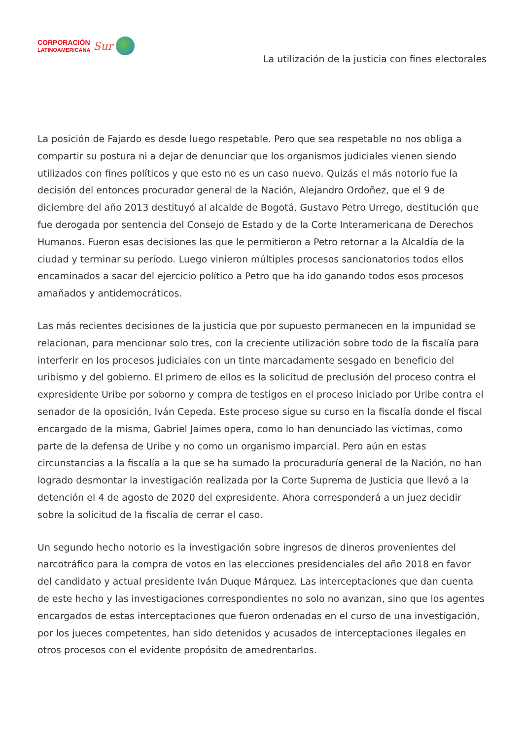CORPORACIÓN
LATINOAMERICANA
Sur
La utilización de la justicia con fines electorales
La posición de Fajardo es desde luego respetable. Pero que sea respetable no nos obliga a compartir su postura ni a dejar de denunciar que los organismos judiciales vienen siendo utilizados con fines políticos y que esto no es un caso nuevo. Quizás el más notorio fue la decisión del entonces procurador general de la Nación, Alejandro Ordoñez, que el 9 de diciembre del año 2013 destituyó al alcalde de Bogotá, Gustavo Petro Urrego, destitución que fue derogada por sentencia del Consejo de Estado y de la Corte Interamericana de Derechos Humanos. Fueron esas decisiones las que le permitieron a Petro retornar a la Alcaldía de la ciudad y terminar su período. Luego vinieron múltiples procesos sancionatorios todos ellos encaminados a sacar del ejercicio político a Petro que ha ido ganando todos esos procesos amañados y antidemocráticos.
Las más recientes decisiones de la justicia que por supuesto permanecen en la impunidad se relacionan, para mencionar solo tres, con la creciente utilización sobre todo de la fiscalía para interferir en los procesos judiciales con un tinte marcadamente sesgado en beneficio del uribismo y del gobierno. El primero de ellos es la solicitud de preclusión del proceso contra el expresidente Uribe por soborno y compra de testigos en el proceso iniciado por Uribe contra el senador de la oposición, Iván Cepeda. Este proceso sigue su curso en la fiscalía donde el fiscal encargado de la misma, Gabriel Jaimes opera, como lo han denunciado las víctimas, como parte de la defensa de Uribe y no como un organismo imparcial. Pero aún en estas circunstancias a la fiscalía a la que se ha sumado la procuraduría general de la Nación, no han logrado desmontar la investigación realizada por la Corte Suprema de Justicia que llevó a la detención el 4 de agosto de 2020 del expresidente. Ahora corresponderá a un juez decidir sobre la solicitud de la fiscalía de cerrar el caso.
Un segundo hecho notorio es la investigación sobre ingresos de dineros provenientes del narcotráfico para la compra de votos en las elecciones presidenciales del año 2018 en favor del candidato y actual presidente Iván Duque Márquez. Las interceptaciones que dan cuenta de este hecho y las investigaciones correspondientes no solo no avanzan, sino que los agentes encargados de estas interceptaciones que fueron ordenadas en el curso de una investigación, por los jueces competentes, han sido detenidos y acusados de interceptaciones ilegales en otros procesos con el evidente propósito de amedrentarlos.